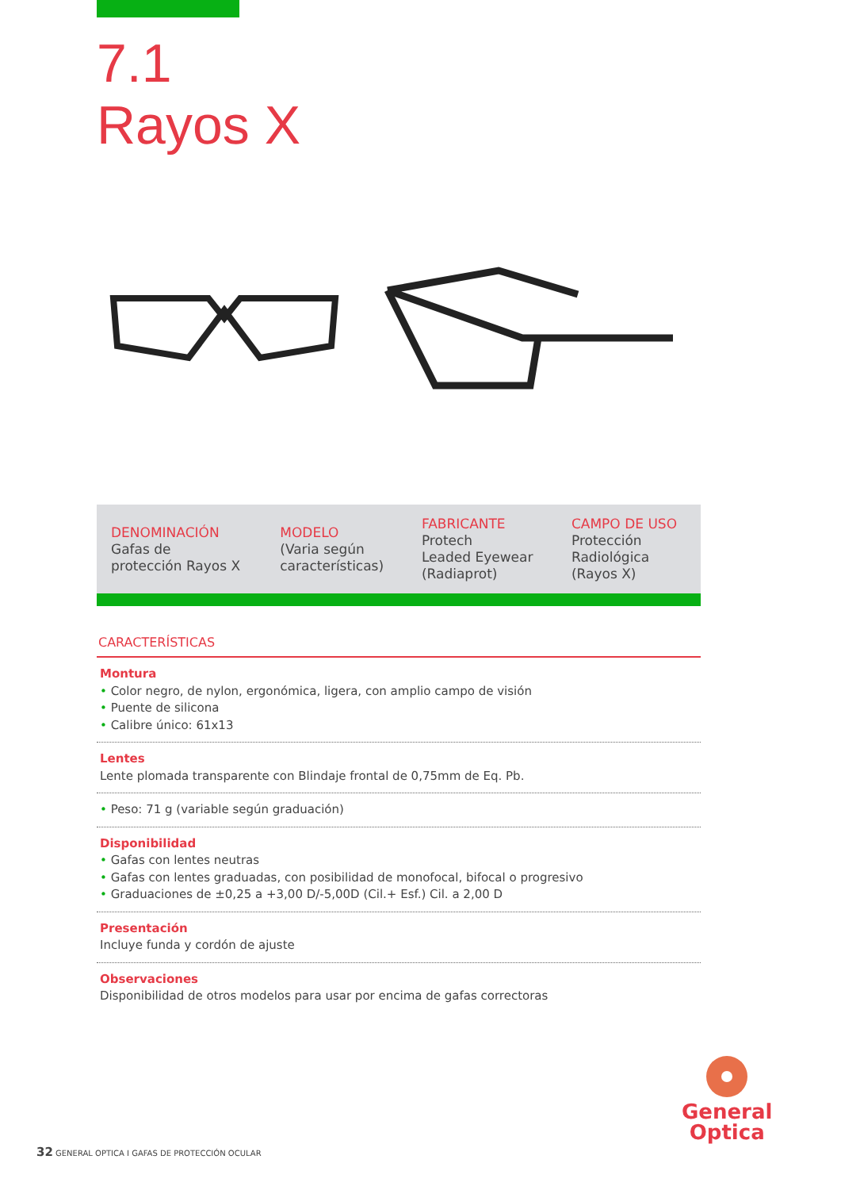7.1
Rayos X
| DENOMINACIÓN Gafas de protección Rayos X | MODELO (Varia según características) | FABRICANTE Protech Leaded Eyewear (Radiaprot) | CAMPO DE USO Protección Radiológica (Rayos X) |
CARACTERÍSTICAS
Montura
• Color negro, de nylon, ergonómica, ligera, con amplio campo de visión
• Puente de silicona
• Calibre único: 61x13
Lentes
Lente plomada transparente con Blindaje frontal de 0,75mm de Eq. Pb.
• Peso: 71 g (variable según graduación)
Disponibilidad
• Gafas con lentes neutras
• Gafas con lentes graduadas, con posibilidad de monofocal, bifocal o progresivo
• Graduaciones de ±0,25 a +3,00 D/-5,00D (Cil.+ Esf.) Cil. a 2,00 D
Presentación
Incluye funda y cordón de ajuste
Observaciones
Disponibilidad de otros modelos para usar por encima de gafas correctoras
General
Optica
32 GENERAL OPTICA I GAFAS DE PROTECCIÓN OCULAR